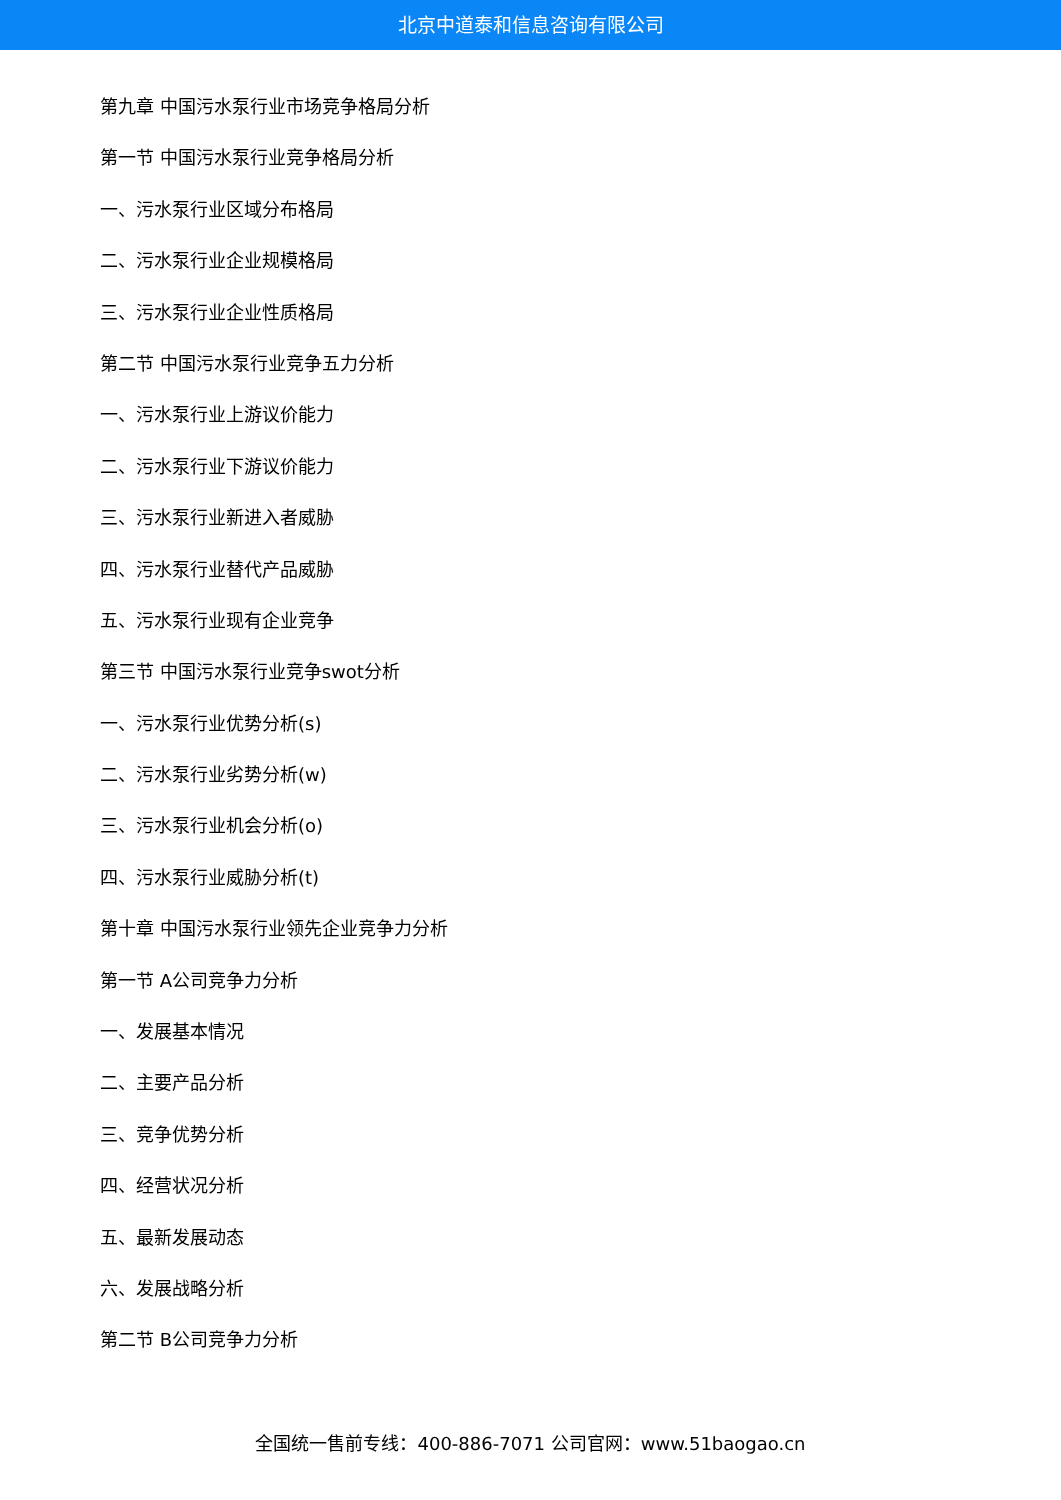北京中道泰和信息咨询有限公司
第九章 中国污水泵行业市场竞争格局分析
第一节 中国污水泵行业竞争格局分析
一、污水泵行业区域分布格局
二、污水泵行业企业规模格局
三、污水泵行业企业性质格局
第二节 中国污水泵行业竞争五力分析
一、污水泵行业上游议价能力
二、污水泵行业下游议价能力
三、污水泵行业新进入者威胁
四、污水泵行业替代产品威胁
五、污水泵行业现有企业竞争
第三节 中国污水泵行业竞争swot分析
一、污水泵行业优势分析(s)
二、污水泵行业劣势分析(w)
三、污水泵行业机会分析(o)
四、污水泵行业威胁分析(t)
第十章 中国污水泵行业领先企业竞争力分析
第一节 A公司竞争力分析
一、发展基本情况
二、主要产品分析
三、竞争优势分析
四、经营状况分析
五、最新发展动态
六、发展战略分析
第二节 B公司竞争力分析
全国统一售前专线：400-886-7071 公司官网：www.51baogao.cn